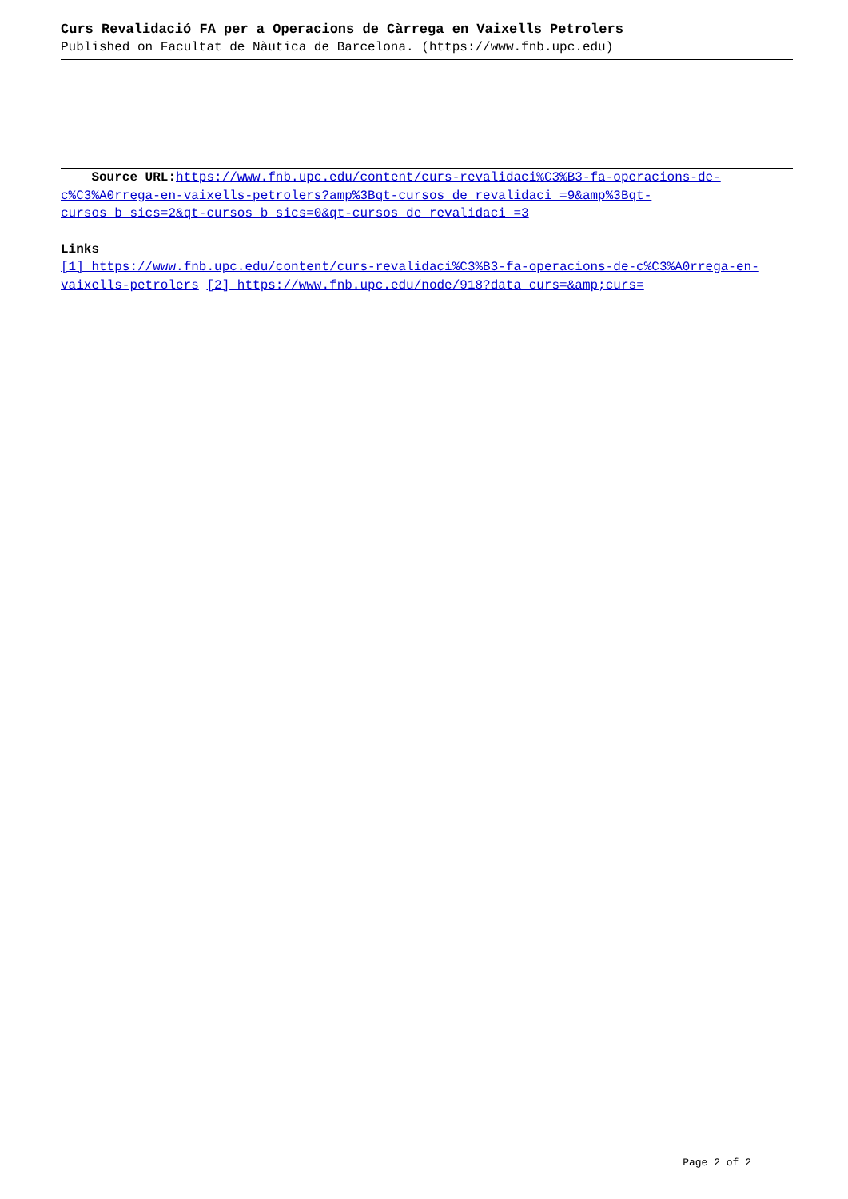Curs Revalidació FA per a Operacions de Càrrega en Vaixells Petrolers
Published on Facultat de Nàutica de Barcelona. (https://www.fnb.upc.edu)
Source URL: https://www.fnb.upc.edu/content/curs-revalidaci%C3%B3-fa-operacions-de-c%C3%A0rrega-en-vaixells-petrolers?amp%3Bqt-cursos_de_revalidaci_=9&amp%3Bqt-cursos_b_sics=2&qt-cursos_b_sics=0&qt-cursos_de_revalidaci_=3
Links
[1] https://www.fnb.upc.edu/content/curs-revalidaci%C3%B3-fa-operacions-de-c%C3%A0rrega-en-vaixells-petrolers [2] https://www.fnb.upc.edu/node/918?data_curs=&amp;curs=
Page 2 of 2